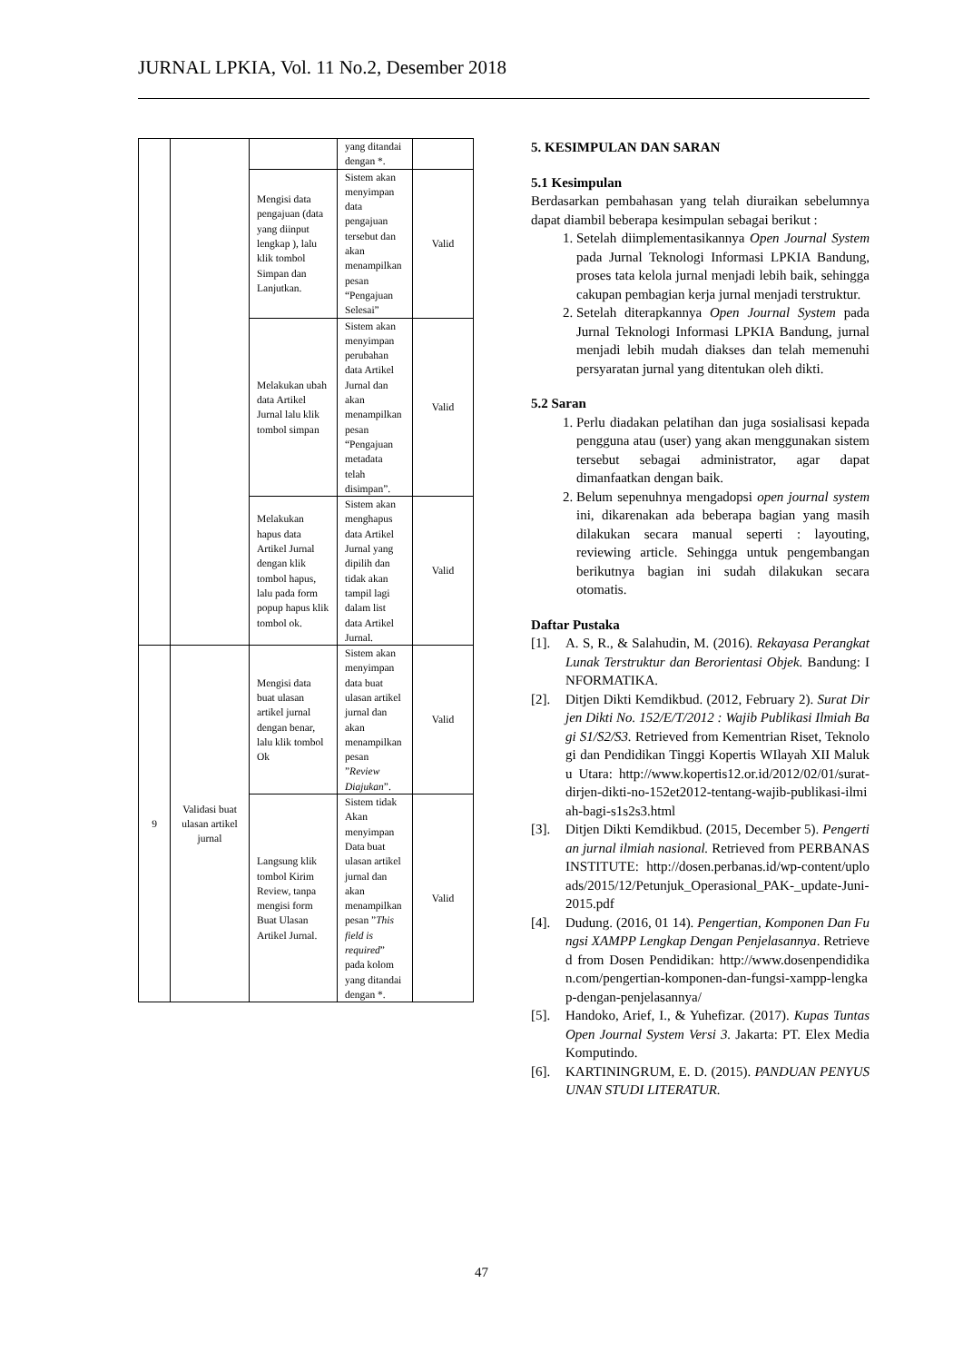JURNAL LPKIA, Vol. 11 No.2, Desember 2018
| | | | yang ditandai dengan *. | |
| | | Mengisi data pengajuan (data yang diinput lengkap ), lalu klik tombol Simpan dan Lanjutkan. | Sistem akan menyimpan data pengajuan tersebut dan akan menampilkan pesan “Pengajuan Selesai” | Valid |
| | | Melakukan ubah data Artikel Jurnal lalu klik tombol simpan | Sistem akan menyimpan perubahan data Artikel Jurnal dan akan menampilkan pesan “Pengajuan metadata telah disimpan”. | Valid |
| | | Melakukan hapus data Artikel Jurnal dengan klik tombol hapus, lalu pada form popup hapus klik tombol ok. | Sistem akan menghapus data Artikel Jurnal yang dipilih dan tidak akan tampil lagi dalam list data Artikel Jurnal. | Valid |
| 9 | Validasi buat ulasan artikel jurnal | Mengisi data buat ulasan artikel jurnal dengan benar, lalu klik tombol Ok | Sistem akan menyimpan data buat ulasan artikel jurnal dan akan menampilkan pesan ” Review Diajukan ”. | Valid |
| | | Langsung klik tombol Kirim Review, tanpa mengisi form Buat Ulasan Artikel Jurnal. | Sistem tidak Akan menyimpan Data buat ulasan artikel jurnal dan akan menampilkan pesan ” This field is required ” pada kolom yang ditandai dengan *. | Valid |
5. KESIMPULAN DAN SARAN
5.1 Kesimpulan
Berdasarkan pembahasan yang telah diuraikan sebelumnya dapat diambil beberapa kesimpulan sebagai berikut :
1. Setelah diimplementasikannya Open Journal System pada Jurnal Teknologi Informasi LPKIA Bandung, proses tata kelola jurnal menjadi lebih baik, sehingga cakupan pembagian kerja jurnal menjadi terstruktur.
2. Setelah diterapkannya Open Journal System pada Jurnal Teknologi Informasi LPKIA Bandung, jurnal menjadi lebih mudah diakses dan telah memenuhi persyaratan jurnal yang ditentukan oleh dikti.
5.2 Saran
1. Perlu diadakan pelatihan dan juga sosialisasi kepada pengguna atau (user) yang akan menggunakan sistem tersebut sebagai administrator, agar dapat dimanfaatkan dengan baik.
2. Belum sepenuhnya mengadopsi open journal system ini, dikarenakan ada beberapa bagian yang masih dilakukan secara manual seperti : layouting, reviewing article. Sehingga untuk pengembangan berikutnya bagian ini sudah dilakukan secara otomatis.
Daftar Pustaka
[1]. A. S, R., & Salahudin, M. (2016). Rekayasa Perangkat Lunak Terstruktur dan Berorientasi Objek. Bandung: INFORMATIKA.
[2]. Ditjen Dikti Kemdikbud. (2012, February 2). Surat Dirjen Dikti No. 152/E/T/2012 : Wajib Publikasi Ilmiah Bagi S1/S2/S3. Retrieved from Kementrian Riset, Teknologi dan Pendidikan Tinggi Kopertis WIlayah XII Maluku Utara: http://www.kopertis12.or.id/2012/02/01/surat-dirjen-dikti-no-152et2012-tentang-wajib-publikasi-ilmiah-bagi-s1s2s3.html
[3]. Ditjen Dikti Kemdikbud. (2015, December 5). Pengertian jurnal ilmiah nasional. Retrieved from PERBANAS INSTITUTE: http://dosen.perbanas.id/wp-content/uploads/2015/12/Petunjuk_Operasional_PAK-_update-Juni-2015.pdf
[4]. Dudung. (2016, 01 14). Pengertian, Komponen Dan Fungsi XAMPP Lengkap Dengan Penjelasannya. Retrieved from Dosen Pendidikan: http://www.dosenpendidikan.com/pengertian-komponen-dan-fungsi-xampp-lengkap-dengan-penjelasannya/
[5]. Handoko, Arief, I., & Yuhefizar. (2017). Kupas Tuntas Open Journal System Versi 3. Jakarta: PT. Elex Media Komputindo.
[6]. KARTININGRUM, E. D. (2015). PANDUAN PENYUSUNAN STUDI LITERATUR.
47